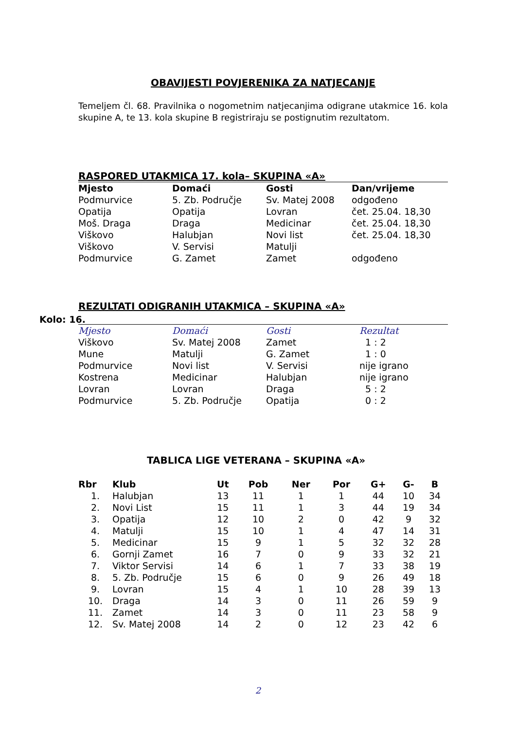OBAVIJESTI POVJERENIKA ZA NATJECANJE
Temeljem čl. 68. Pravilnika o nogometnim natjecanjima odigrane utakmice 16. kola skupine A, te 13. kola skupine B registriraju se postignutim rezultatom.
RASPORED UTAKMICA 17. kola– SKUPINA «A»
| Mjesto | Domaći | Gosti | Dan/vrijeme |
| --- | --- | --- | --- |
| Podmurvice | 5. Zb. Područje | Sv. Matej 2008 | odgođeno |
| Opatija | Opatija | Lovran | čet. 25.04. 18,30 |
| Moš. Draga | Draga | Medicinar | čet. 25.04. 18,30 |
| Viškovo | Halubjan | Novi list | čet. 25.04. 18,30 |
| Viškovo | V. Servisi | Matulji | |
| Podmurvice | G. Zamet | Zamet | odgođeno |
REZULTATI ODIGRANIH UTAKMICA – SKUPINA «A»
Kolo: 16.
| Mjesto | Domaći | Gosti | Rezultat |
| --- | --- | --- | --- |
| Viškovo | Sv. Matej 2008 | Zamet | 1 : 2 |
| Mune | Matulji | G. Zamet | 1 : 0 |
| Podmurvice | Novi list | V. Servisi | nije igrano |
| Kostrena | Medicinar | Halubjan | nije igrano |
| Lovran | Lovran | Draga | 5 : 2 |
| Podmurvice | 5. Zb. Područje | Opatija | 0 : 2 |
TABLICA LIGE VETERANA – SKUPINA «A»
| Rbr | Klub | Ut | Pob | Ner | Por | G+ | G- | B |
| --- | --- | --- | --- | --- | --- | --- | --- | --- |
| 1. | Halubjan | 13 | 11 | 1 | 1 | 44 | 10 | 34 |
| 2. | Novi List | 15 | 11 | 1 | 3 | 44 | 19 | 34 |
| 3. | Opatija | 12 | 10 | 2 | 0 | 42 | 9 | 32 |
| 4. | Matulji | 15 | 10 | 1 | 4 | 47 | 14 | 31 |
| 5. | Medicinar | 15 | 9 | 1 | 5 | 32 | 32 | 28 |
| 6. | Gornji Zamet | 16 | 7 | 0 | 9 | 33 | 32 | 21 |
| 7. | Viktor Servisi | 14 | 6 | 1 | 7 | 33 | 38 | 19 |
| 8. | 5. Zb. Područje | 15 | 6 | 0 | 9 | 26 | 49 | 18 |
| 9. | Lovran | 15 | 4 | 1 | 10 | 28 | 39 | 13 |
| 10. | Draga | 14 | 3 | 0 | 11 | 26 | 59 | 9 |
| 11. | Zamet | 14 | 3 | 0 | 11 | 23 | 58 | 9 |
| 12. | Sv. Matej 2008 | 14 | 2 | 0 | 12 | 23 | 42 | 6 |
2